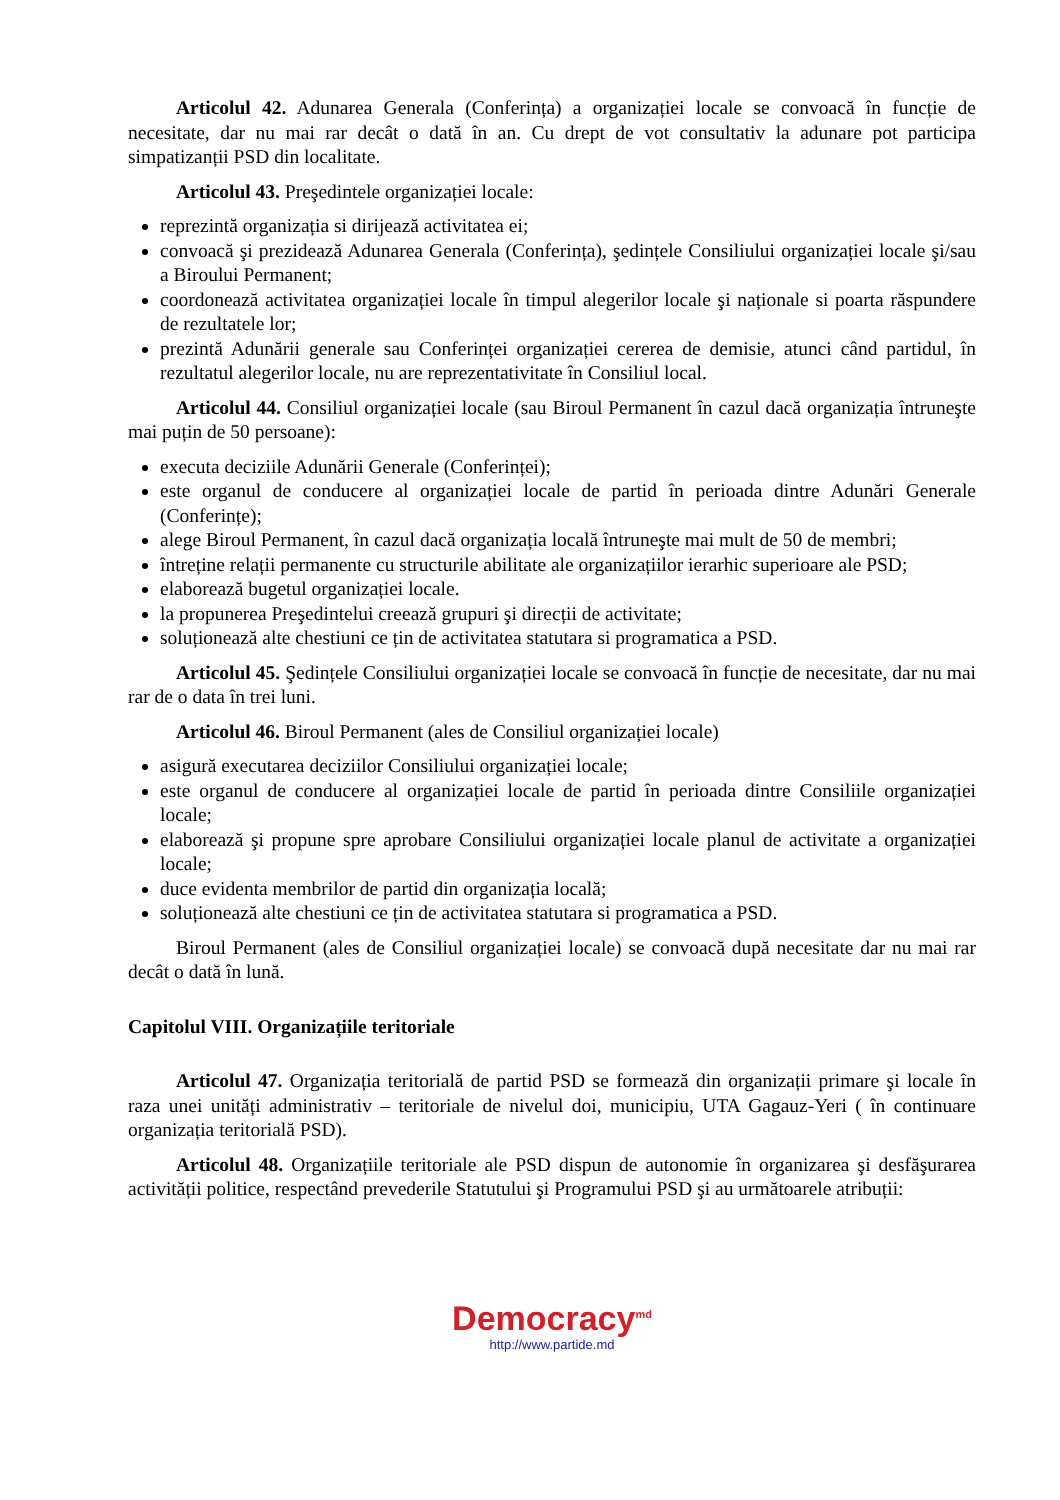Articolul 42. Adunarea Generala (Conferința) a organizației locale se convoacă în funcție de necesitate, dar nu mai rar decât o dată în an. Cu drept de vot consultativ la adunare pot participa simpatizanții PSD din localitate.
Articolul 43. Preşedintele organizației locale:
reprezintă organizația si dirijează activitatea ei;
convoacă şi prezidează Adunarea Generala (Conferința), şedințele Consiliului organizației locale şi/sau a Biroului Permanent;
coordonează activitatea organizației locale în timpul alegerilor locale şi naționale si poarta răspundere de rezultatele lor;
prezintă Adunării generale sau Conferinței organizației cererea de demisie, atunci când partidul, în rezultatul alegerilor locale, nu are reprezentativitate în Consiliul local.
Articolul 44. Consiliul organizației locale (sau Biroul Permanent în cazul dacă organizația întruneşte mai puțin de 50 persoane):
executa deciziile Adunării Generale (Conferinței);
este organul de conducere al organizației locale de partid în perioada dintre Adunări Generale (Conferințe);
alege Biroul Permanent, în cazul dacă organizația locală întruneşte mai mult de 50 de membri;
întreține relații permanente cu structurile abilitate ale organizațiilor ierarhic superioare ale PSD;
elaborează bugetul organizației locale.
la propunerea Preşedintelui creează grupuri şi direcții de activitate;
soluționează alte chestiuni ce țin de activitatea statutara si programatica a PSD.
Articolul 45. Şedințele Consiliului organizației locale se convoacă în funcție de necesitate, dar nu mai rar de o data în trei luni.
Articolul 46. Biroul Permanent (ales de Consiliul organizației locale)
asigură executarea deciziilor Consiliului organizației locale;
este organul de conducere al organizației locale de partid în perioada dintre Consiliile organizației locale;
elaborează şi propune spre aprobare Consiliului organizației locale planul de activitate a organizației locale;
duce evidenta membrilor de partid din organizația locală;
soluționează alte chestiuni ce țin de activitatea statutara si programatica a PSD.
Biroul Permanent (ales de Consiliul organizației locale) se convoacă după necesitate dar nu mai rar decât o dată în lună.
Capitolul VIII. Organizațiile teritoriale
Articolul 47. Organizația teritorială de partid PSD se formează din organizații primare şi locale în raza unei unități administrativ – teritoriale de nivelul doi, municipiu, UTA Gagauz-Yeri ( în continuare organizația teritorială PSD).
Articolul 48. Organizațiile teritoriale ale PSD dispun de autonomie în organizarea şi desfăşurarea activității politice, respectând prevederile Statutului şi Programului PSD şi au următoarele atribuții:
Democracy<sup>md</sup>
http://www.partide.md